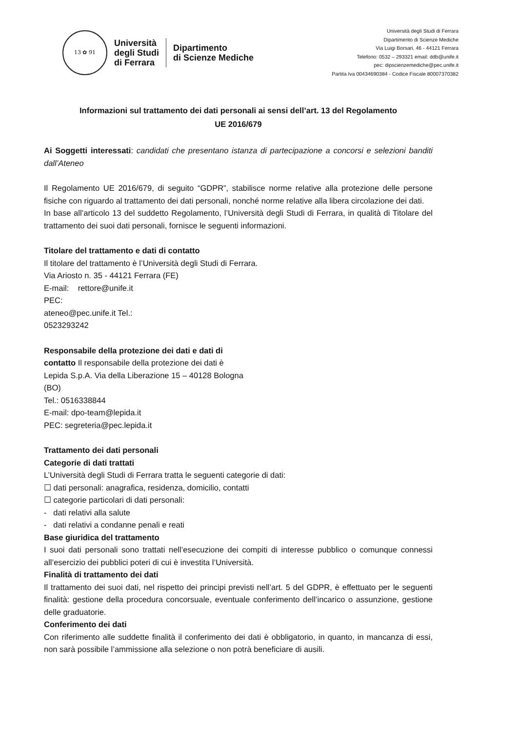13 ✿ 91
Università
degli Studi
di Ferrara
Dipartimento
di Scienze Mediche
Università degli Studi di Ferrara
Dipartimento di Scienze Mediche
Via Luigi Borsari, 46 - 44121 Ferrara
Telefono: 0532 – 293321 email: ddb@unife.it
pec: dipscienzemediche@pec.unife.it
Partita Iva 00434690384 - Codice Fiscale 80007370382
Informazioni sul trattamento dei dati personali ai sensi dell’art. 13 del Regolamento
UE 2016/679
Ai Soggetti interessati: candidati che presentano istanza di partecipazione a concorsi e selezioni banditi dall’Ateneo
Il Regolamento UE 2016/679, di seguito “GDPR”, stabilisce norme relative alla protezione delle persone fisiche con riguardo al trattamento dei dati personali, nonché norme relative alla libera circolazione dei dati.
In base all’articolo 13 del suddetto Regolamento, l’Università degli Studi di Ferrara, in qualità di Titolare del trattamento dei suoi dati personali, fornisce le seguenti informazioni.
Titolare del trattamento e dati di contatto
Il titolare del trattamento è l’Università degli Studi di Ferrara.
Via Ariosto n. 35 - 44121 Ferrara (FE)
E-mail: rettore@unife.it
PEC:
ateneo@pec.unife.it Tel.:
0523293242
Responsabile della protezione dei dati e dati di
contatto Il responsabile della protezione dei dati è
Lepida S.p.A. Via della Liberazione 15 – 40128 Bologna
(BO)
Tel.: 0516338844
E-mail: dpo-team@lepida.it
PEC: segreteria@pec.lepida.it
Trattamento dei dati personali
Categorie di dati trattati
L’Università degli Studi di Ferrara tratta le seguenti categorie di dati:
☐ dati personali: anagrafica, residenza, domicilio, contatti
☐ categorie particolari di dati personali:
- dati relativi alla salute
- dati relativi a condanne penali e reati
Base giuridica del trattamento
I suoi dati personali sono trattati nell’esecuzione dei compiti di interesse pubblico o comunque connessi all’esercizio dei pubblici poteri di cui è investita l’Università.
Finalità di trattamento dei dati
Il trattamento dei suoi dati, nel rispetto dei principi previsti nell’art. 5 del GDPR, è effettuato per le seguenti finalità: gestione della procedura concorsuale, eventuale conferimento dell’incarico o assunzione, gestione delle graduatorie.
Conferimento dei dati
Con riferimento alle suddette finalità il conferimento dei dati è obbligatorio, in quanto, in mancanza di essi, non sarà possibile l’ammissione alla selezione o non potrà beneficiare di ausili.